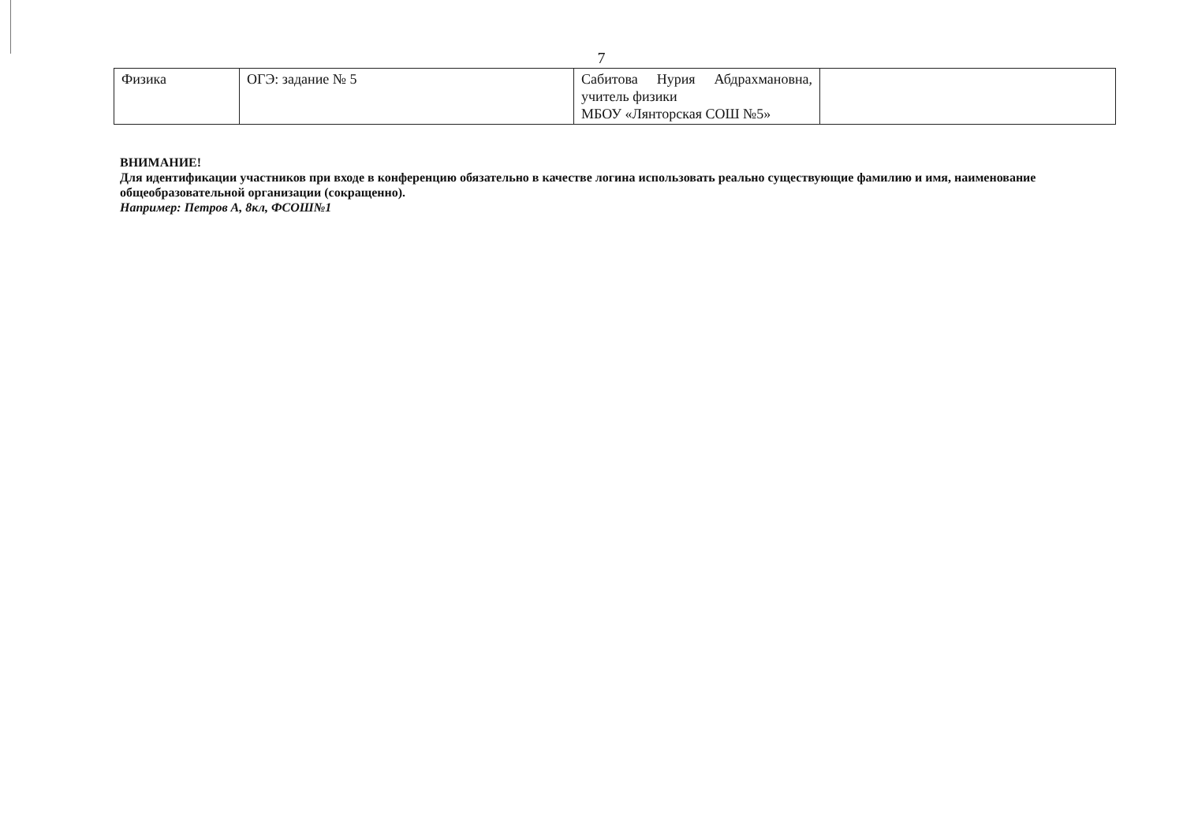7
| Физика | ОГЭ: задание № 5 | Сабитова Нурия Абдрахмановна, учитель физики МБОУ «Лянторская СОШ №5» | |
ВНИМАНИЕ!
Для идентификации участников при входе в конференцию обязательно в качестве логина использовать реально существующие фамилию и имя, наименование общеобразовательной организации (сокращенно).
Например: Петров А, 8кл, ФСОШ№1